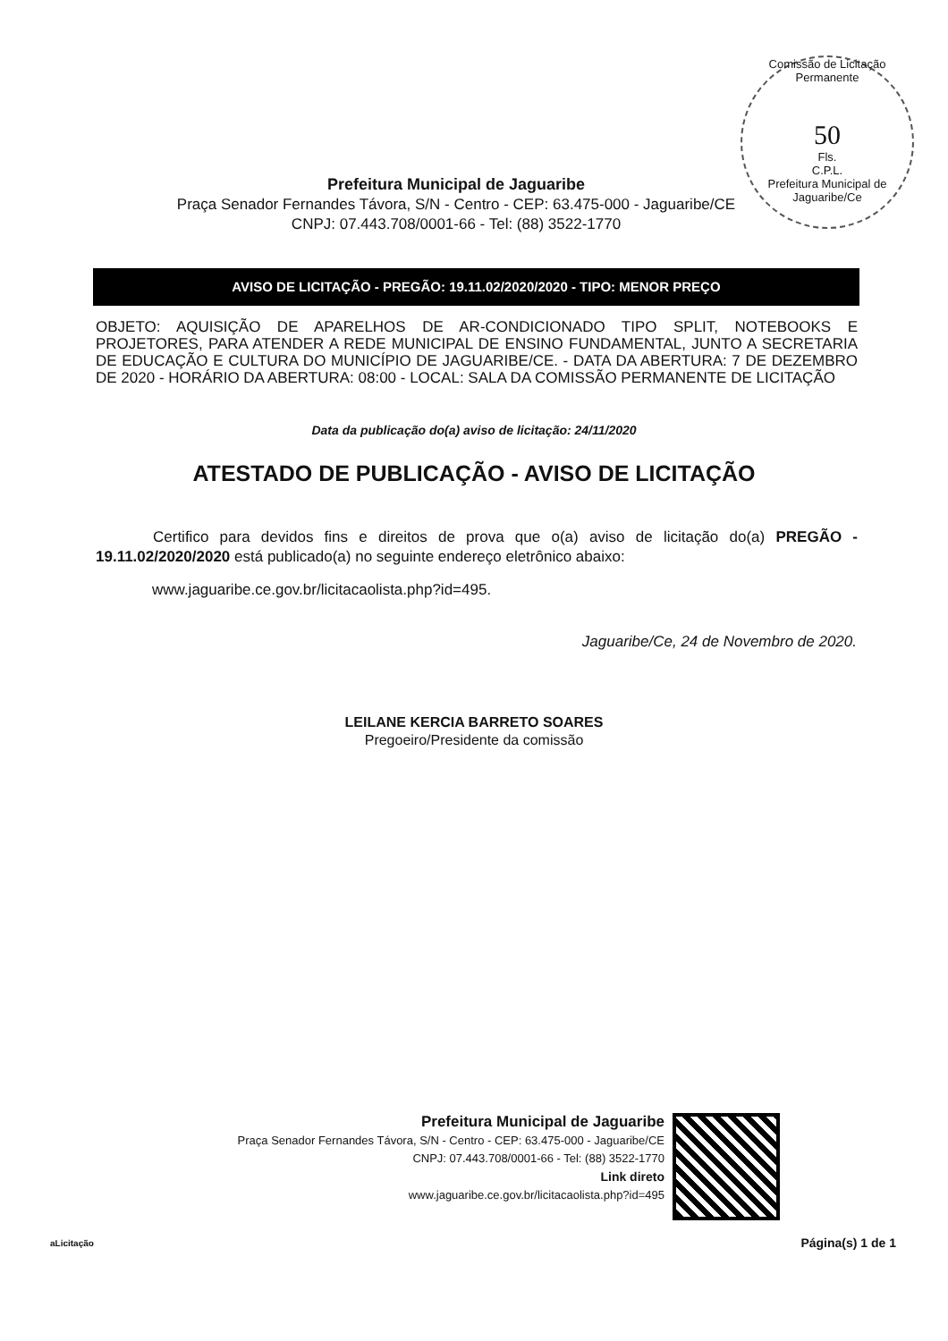Comissão de Licitação Permanente
50
Fls.
C.P.L.
Prefeitura Municipal de Jaguaribe/Ce
Prefeitura Municipal de Jaguaribe
Praça Senador Fernandes Távora, S/N - Centro - CEP: 63.475-000 - Jaguaribe/CE
CNPJ: 07.443.708/0001-66 - Tel: (88) 3522-1770
AVISO DE LICITAÇÃO - PREGÃO: 19.11.02/2020/2020 - TIPO: MENOR PREÇO
OBJETO: AQUISIÇÃO DE APARELHOS DE AR-CONDICIONADO TIPO SPLIT, NOTEBOOKS E PROJETORES, PARA ATENDER A REDE MUNICIPAL DE ENSINO FUNDAMENTAL, JUNTO A SECRETARIA DE EDUCAÇÃO E CULTURA DO MUNICÍPIO DE JAGUARIBE/CE. - DATA DA ABERTURA: 7 DE DEZEMBRO DE 2020 - HORÁRIO DA ABERTURA: 08:00 - LOCAL: SALA DA COMISSÃO PERMANENTE DE LICITAÇÃO
Data da publicação do(a) aviso de licitação: 24/11/2020
ATESTADO DE PUBLICAÇÃO - AVISO DE LICITAÇÃO
Certifico para devidos fins e direitos de prova que o(a) aviso de licitação do(a) PREGÃO - 19.11.02/2020/2020 está publicado(a) no seguinte endereço eletrônico abaixo:
www.jaguaribe.ce.gov.br/licitacaolista.php?id=495.
Jaguaribe/Ce, 24 de Novembro de 2020.
LEILANE KERCIA BARRETO SOARES
Pregoeiro/Presidente da comissão
Prefeitura Municipal de Jaguaribe
Praça Senador Fernandes Távora, S/N - Centro - CEP: 63.475-000 - Jaguaribe/CE
CNPJ: 07.443.708/0001-66 - Tel: (88) 3522-1770
Link direto
www.jaguaribe.ce.gov.br/licitacaolista.php?id=495
aLicitação Página(s) 1 de 1